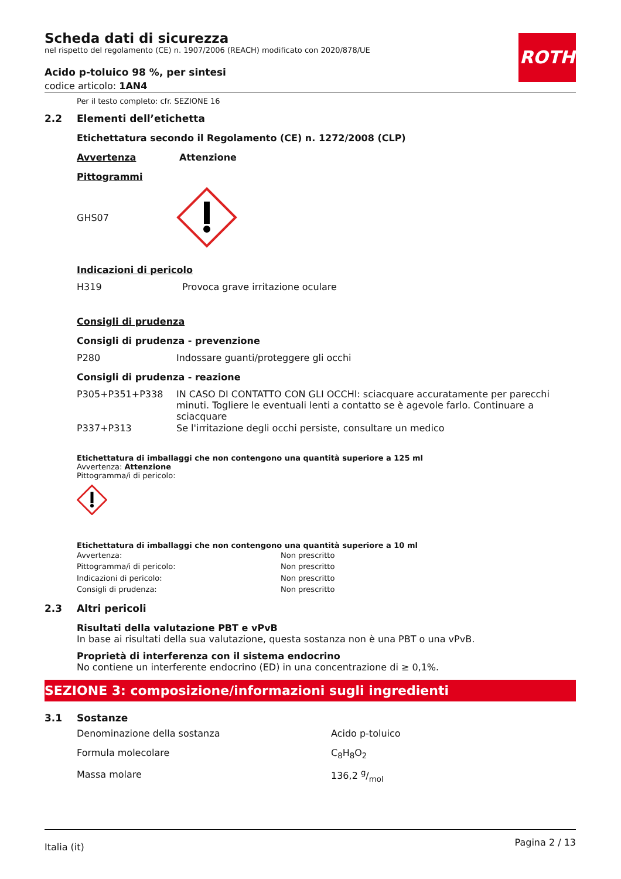ROTH
Scheda dati di sicurezza
nel rispetto del regolamento (CE) n. 1907/2006 (REACH) modificato con 2020/878/UE
Acido p-toluico 98 %, per sintesi
codice articolo: 1AN4
Per il testo completo: cfr. SEZIONE 16
2.2 Elementi dell’etichetta
Etichettatura secondo il Regolamento (CE) n. 1272/2008 (CLP)
Avvertenza Attenzione
Pittogrammi
GHS07
Indicazioni di pericolo
| H319 | Provoca grave irritazione oculare |
Consigli di prudenza
Consigli di prudenza - prevenzione
| P280 | Indossare guanti/proteggere gli occhi |
Consigli di prudenza - reazione
| P305+P351+P338 | IN CASO DI CONTATTO CON GLI OCCHI: sciacquare accuratamente per parecchi minuti. Togliere le eventuali lenti a contatto se è agevole farlo. Continuare a sciacquare |
| P337+P313 | Se l'irritazione degli occhi persiste, consultare un medico |
Etichettatura di imballaggi che non contengono una quantità superiore a 125 ml
Avvertenza: Attenzione
Pittogramma/i di pericolo:
Etichettatura di imballaggi che non contengono una quantità superiore a 10 ml
| Avvertenza: | Non prescritto |
| Pittogramma/i di pericolo: | Non prescritto |
| Indicazioni di pericolo: | Non prescritto |
| Consigli di prudenza: | Non prescritto |
2.3 Altri pericoli
Risultati della valutazione PBT e vPvB
In base ai risultati della sua valutazione, questa sostanza non è una PBT o una vPvB.
Proprietà di interferenza con il sistema endocrino
No contiene un interferente endocrino (ED) in una concentrazione di ≥ 0,1%.
SEZIONE 3: composizione/informazioni sugli ingredienti
3.1 Sostanze
| Denominazione della sostanza | Acido p-toluico |
| Formula molecolare | C<sub>8</sub>H<sub>8</sub>O<sub>2</sub> |
| Massa molare | 136,2 g/mol |
Italia (it) Pagina 2 / 13